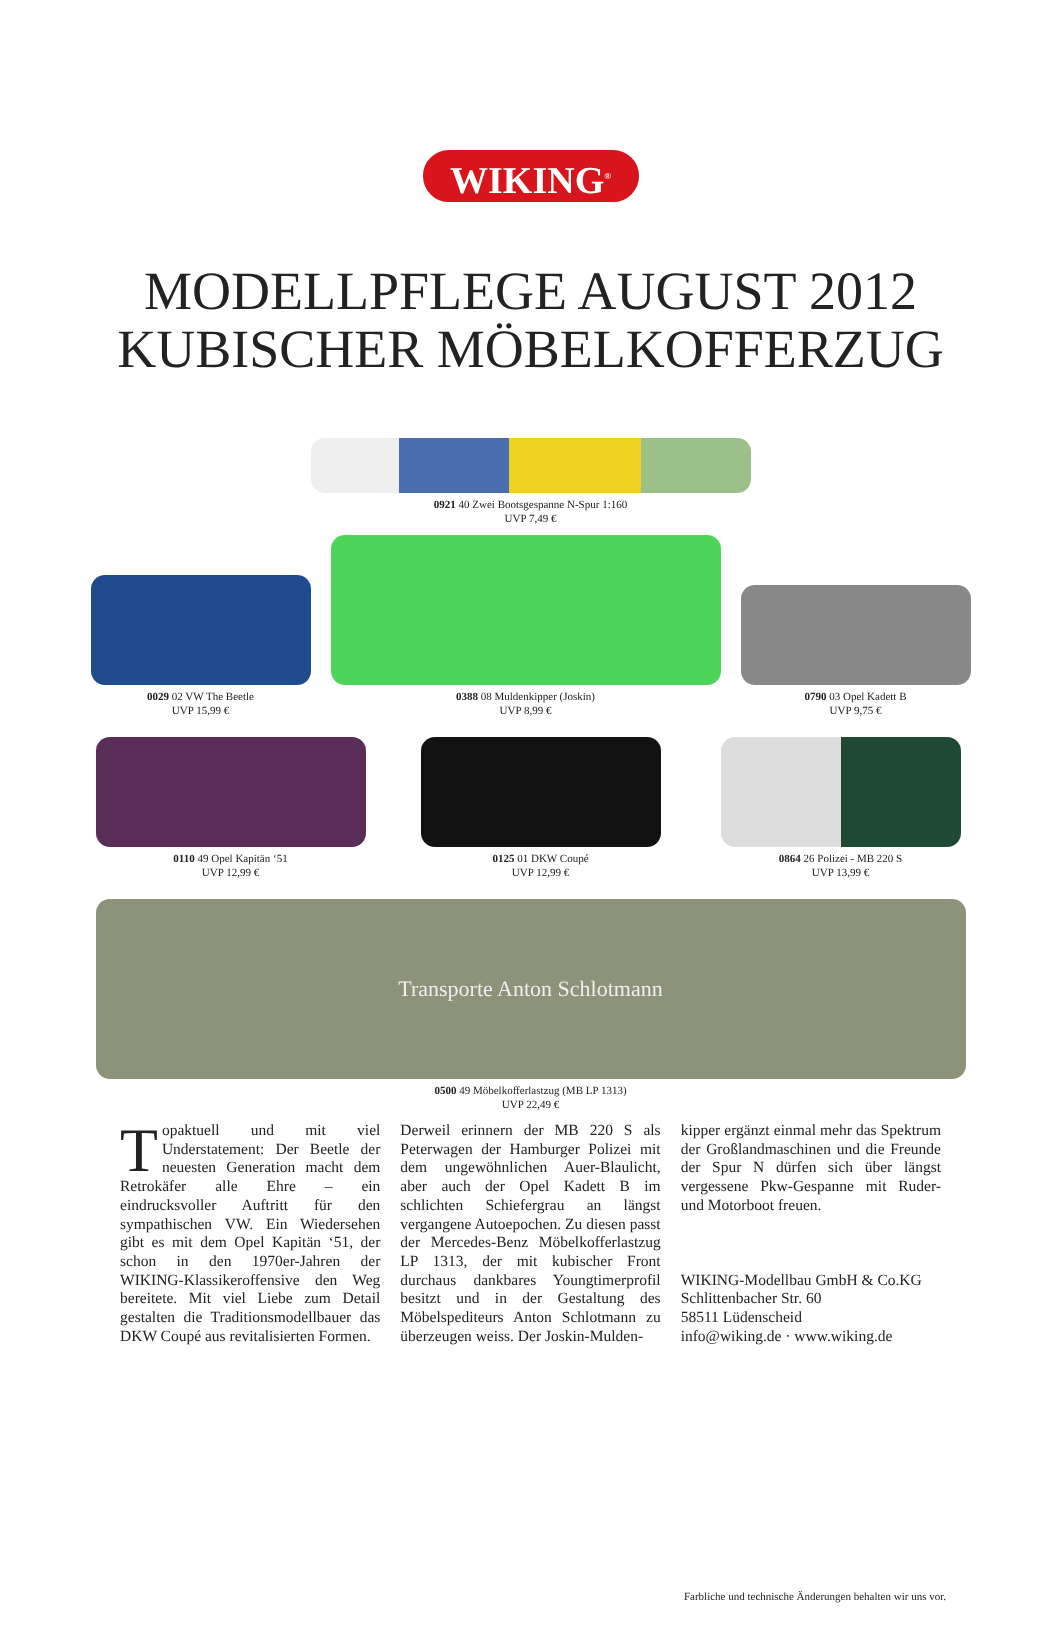WIKING<sup>®</sup>
MODELLPFLEGE AUGUST 2012
KUBISCHER MÖBELKOFFERZUG
0921 40 Zwei Bootsgespanne N-Spur 1:160
UVP 7,49 €
0029 02 VW The Beetle
UVP 15,99 €
0388 08 Muldenkipper (Joskin)
UVP 8,99 €
0790 03 Opel Kadett B
UVP 9,75 €
0110 49 Opel Kapitän ‘51
UVP 12,99 €
0125 01 DKW Coupé
UVP 12,99 €
0864 26 Polizei - MB 220 S
UVP 13,99 €
Transporte Anton Schlotmann
0500 49 Möbelkofferlastzug (MB LP 1313)
UVP 22,49 €
Topaktuell und mit viel Understatement: Der Beetle der neuesten Generation macht dem Retrokäfer alle Ehre – ein eindrucksvoller Auftritt für den sympathischen VW. Ein Wiedersehen gibt es mit dem Opel Kapitän ‘51, der schon in den 1970er-Jahren der WIKING-Klassikeroffensive den Weg bereitete. Mit viel Liebe zum Detail gestalten die Traditionsmodellbauer das DKW Coupé aus revitalisierten Formen.
Derweil erinnern der MB 220 S als Peterwagen der Hamburger Polizei mit dem ungewöhnlichen Auer-Blaulicht, aber auch der Opel Kadett B im schlichten Schiefergrau an längst vergangene Autoepochen. Zu diesen passt der Mercedes-Benz Möbelkofferlastzug LP 1313, der mit kubischer Front durchaus dankbares Youngtimerprofil besitzt und in der Gestaltung des Möbelspediteurs Anton Schlotmann zu überzeugen weiss. Der Joskin-Mulden-
kipper ergänzt einmal mehr das Spektrum der Großlandmaschinen und die Freunde der Spur N dürfen sich über längst vergessene Pkw-Gespanne mit Ruder- und Motorboot freuen.
WIKING-Modellbau GmbH & Co.KG
Schlittenbacher Str. 60
58511 Lüdenscheid
info@wiking.de · www.wiking.de
Farbliche und technische Änderungen behalten wir uns vor.